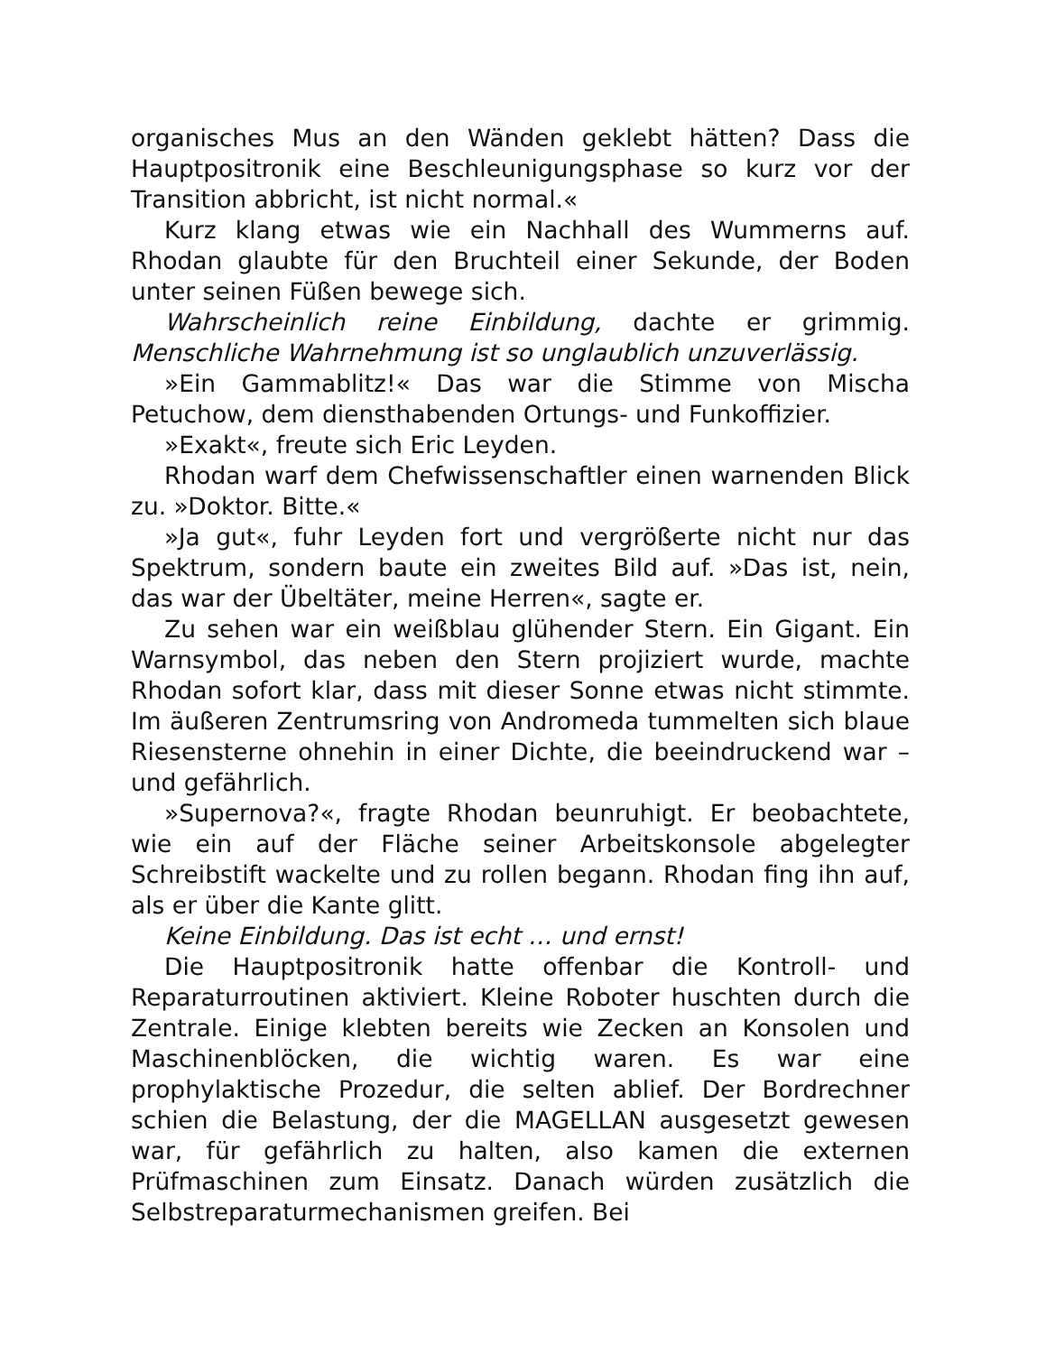organisches Mus an den Wänden geklebt hätten? Dass die Hauptpositronik eine Beschleunigungsphase so kurz vor der Transition abbricht, ist nicht normal.«
Kurz klang etwas wie ein Nachhall des Wummerns auf. Rhodan glaubte für den Bruchteil einer Sekunde, der Boden unter seinen Füßen bewege sich.
Wahrscheinlich reine Einbildung, dachte er grimmig. Menschliche Wahrnehmung ist so unglaublich unzuverlässig.
»Ein Gammablitz!« Das war die Stimme von Mischa Petuchow, dem diensthabenden Ortungs- und Funkoffizier.
»Exakt«, freute sich Eric Leyden.
Rhodan warf dem Chefwissenschaftler einen warnenden Blick zu. »Doktor. Bitte.«
»Ja gut«, fuhr Leyden fort und vergrößerte nicht nur das Spektrum, sondern baute ein zweites Bild auf. »Das ist, nein, das war der Übeltäter, meine Herren«, sagte er.
Zu sehen war ein weißblau glühender Stern. Ein Gigant. Ein Warnsymbol, das neben den Stern projiziert wurde, machte Rhodan sofort klar, dass mit dieser Sonne etwas nicht stimmte. Im äußeren Zentrumsring von Andromeda tummelten sich blaue Riesensterne ohnehin in einer Dichte, die beeindruckend war – und gefährlich.
»Supernova?«, fragte Rhodan beunruhigt. Er beobachtete, wie ein auf der Fläche seiner Arbeitskonsole abgelegter Schreibstift wackelte und zu rollen begann. Rhodan fing ihn auf, als er über die Kante glitt.
Keine Einbildung. Das ist echt … und ernst!
Die Hauptpositronik hatte offenbar die Kontroll- und Reparaturroutinen aktiviert. Kleine Roboter huschten durch die Zentrale. Einige klebten bereits wie Zecken an Konsolen und Maschinenblöcken, die wichtig waren. Es war eine prophylaktische Prozedur, die selten ablief. Der Bordrechner schien die Belastung, der die MAGELLAN ausgesetzt gewesen war, für gefährlich zu halten, also kamen die externen Prüfmaschinen zum Einsatz. Danach würden zusätzlich die Selbstreparaturmechanismen greifen. Bei